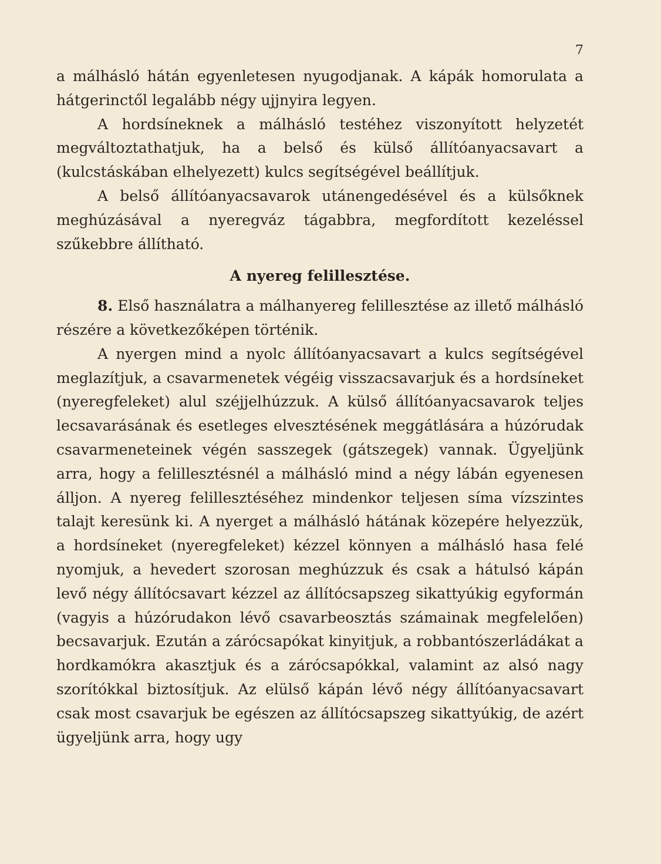7
a málhásló hátán egyenletesen nyugodjanak. A kápák homorulata a hátgerinctől legalább négy ujjnyira legyen.
A hordsíneknek a málhásló testéhez viszonyított helyzetét megváltoztathatjuk, ha a belső és külső állítóanyacsavart a (kulcstáskában elhelyezett) kulcs segítségével beállítjuk.
A belső állítóanyacsavarok utánengedésével és a külsőknek meghúzásával a nyeregváz tágabbra, megfordított kezeléssel szűkebbre állítható.
A nyereg felillesztése.
8. Első használatra a málhanyereg felillesztése az illető málhásló részére a következőképen történik.
A nyergen mind a nyolc állítóanyacsavart a kulcs segítségével meglazítjuk, a csavarmenetek végéig visszacsavarjuk és a hordsíneket (nyeregfeleket) alul széjjelhúzzuk. A külső állítóanyacsavarok teljes lecsavarásának és esetleges elvesztésének meggátlására a húzórudak csavarmeneteinek végén sasszegek (gátszegek) vannak. Ügyeljünk arra, hogy a felillesztésnél a málhásló mind a négy lábán egyenesen álljon. A nyereg felillesztéséhez mindenkor teljesen síma vízszintes talajt keresünk ki. A nyerget a málhásló hátának közepére helyezzük, a hordsíneket (nyeregfeleket) kézzel könnyen a málhásló hasa felé nyomjuk, a hevedert szorosan meghúzzuk és csak a hátulsó kápán levő négy állítócsavart kézzel az állítócsapszeg sikattyúkig egyformán (vagyis a húzórudakon lévő csavarbeosztás számainak megfelelően) becsavarjuk. Ezután a zárócsapókat kinyitjuk, a robbantószerládákat a hordkamókra akasztjuk és a zárócsapókkal, valamint az alsó nagy szorítókkal biztosítjuk. Az elülső kápán lévő négy állítóanyacsavart csak most csavarjuk be egészen az állítócsapszeg sikattyúkig, de azért ügyeljünk arra, hogy ugy